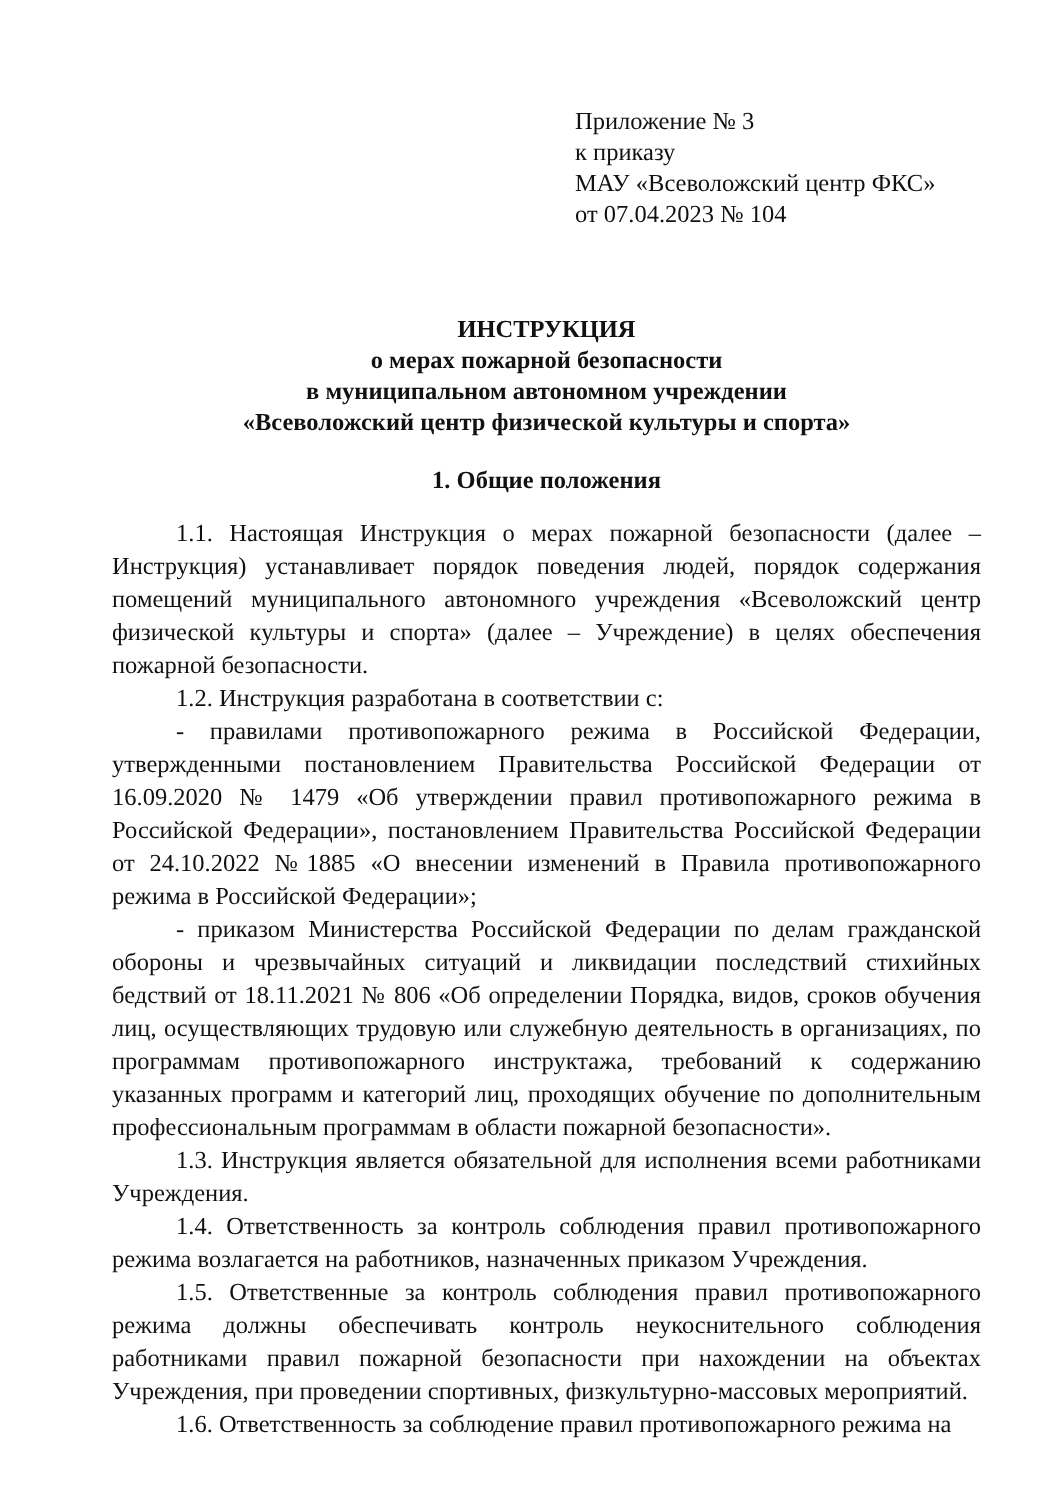Приложение № 3
к приказу
МАУ «Всеволожский центр ФКС»
от 07.04.2023 № 104
ИНСТРУКЦИЯ
о мерах пожарной безопасности
в муниципальном автономном учреждении
«Всеволожский центр физической культуры и спорта»
1. Общие положения
1.1. Настоящая Инструкция о мерах пожарной безопасности (далее – Инструкция) устанавливает порядок поведения людей, порядок содержания помещений муниципального автономного учреждения «Всеволожский центр физической культуры и спорта» (далее – Учреждение) в целях обеспечения пожарной безопасности.
1.2. Инструкция разработана в соответствии с:
- правилами противопожарного режима в Российской Федерации, утвержденными постановлением Правительства Российской Федерации от 16.09.2020 № 1479 «Об утверждении правил противопожарного режима в Российской Федерации», постановлением Правительства Российской Федерации от 24.10.2022 №1885 «О внесении изменений в Правила противопожарного режима в Российской Федерации»;
- приказом Министерства Российской Федерации по делам гражданской обороны и чрезвычайных ситуаций и ликвидации последствий стихийных бедствий от 18.11.2021 № 806 «Об определении Порядка, видов, сроков обучения лиц, осуществляющих трудовую или служебную деятельность в организациях, по программам противопожарного инструктажа, требований к содержанию указанных программ и категорий лиц, проходящих обучение по дополнительным профессиональным программам в области пожарной безопасности».
1.3. Инструкция является обязательной для исполнения всеми работниками Учреждения.
1.4. Ответственность за контроль соблюдения правил противопожарного режима возлагается на работников, назначенных приказом Учреждения.
1.5. Ответственные за контроль соблюдения правил противопожарного режима должны обеспечивать контроль неукоснительного соблюдения работниками правил пожарной безопасности при нахождении на объектах Учреждения, при проведении спортивных, физкультурно-массовых мероприятий.
1.6. Ответственность за соблюдение правил противопожарного режима на